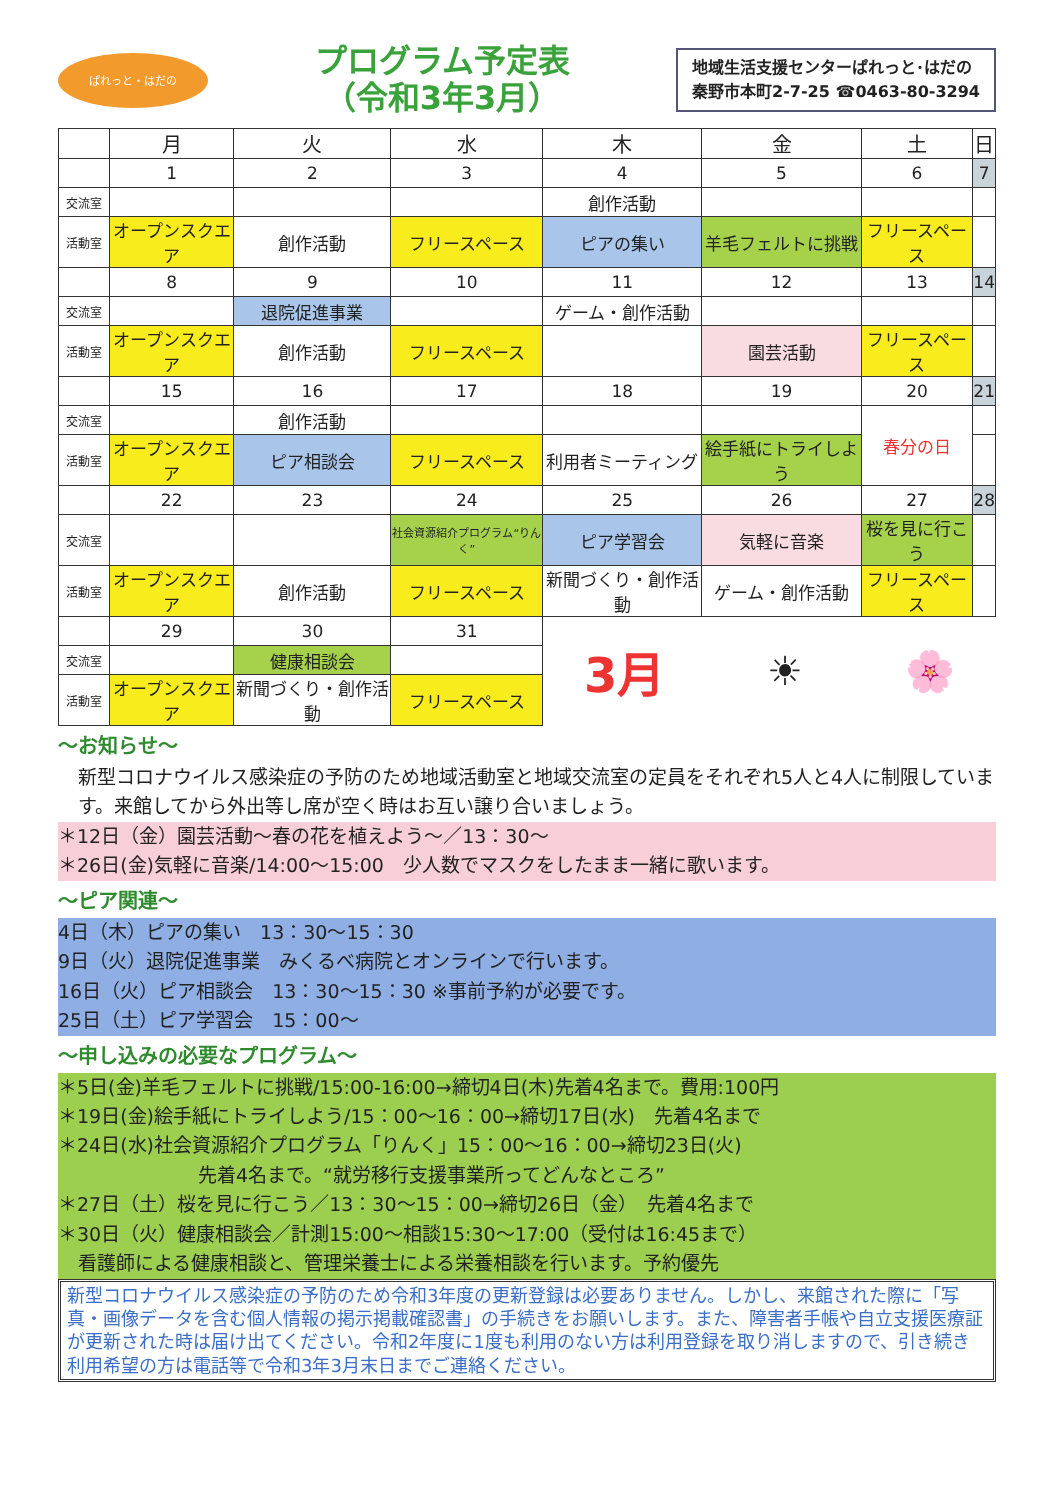ぱれっと・はだの
プログラム予定表
（令和3年3月）
地域生活支援センターぱれっと･はだの
秦野市本町2-7-25 ☎0463-80-3294
| | 月 | 火 | 水 | 木 | 金 | 土 | 日 |
| --- | --- | --- | --- | --- | --- | --- | --- |
| | 1 | 2 | 3 | 4 | 5 | 6 | 7 |
| 交流室 | | | | 創作活動 | | | |
| 活動室 | オープンスクエア | 創作活動 | フリースペース | ピアの集い | 羊毛フェルトに挑戦 | フリースペース | |
| | 8 | 9 | 10 | 11 | 12 | 13 | 14 |
| 交流室 | | 退院促進事業 | | ゲーム・創作活動 | | | |
| 活動室 | オープンスクエア | 創作活動 | フリースペース | | 園芸活動 | フリースペース | |
| | 15 | 16 | 17 | 18 | 19 | 20 | 21 |
| 交流室 | | 創作活動 | | | | 春分の日 | |
| 活動室 | オープンスクエア | ピア相談会 | フリースペース | 利用者ミーティング | 絵手紙にトライしよう | | |
| | 22 | 23 | 24 | 25 | 26 | 27 | 28 |
| 交流室 | | | 社会資源紹介プログラム“りんく” | ピア学習会 | 気軽に音楽 | 桜を見に行こう | |
| 活動室 | オープンスクエア | 創作活動 | フリースペース | 新聞づくり・創作活動 | ゲーム・創作活動 | フリースペース | |
| | 29 | 30 | 31 | 3月 ☀ 🌸 | | | |
| 交流室 | | 健康相談会 | | | | | |
| 活動室 | オープンスクエア | 新聞づくり・創作活動 | フリースペース | | | | |
～お知らせ～
新型コロナウイルス感染症の予防のため地域活動室と地域交流室の定員をそれぞれ5人と4人に制限しています。来館してから外出等し席が空く時はお互い譲り合いましょう。
＊12日（金）園芸活動～春の花を植えよう～／13：30～
＊26日(金)気軽に音楽/14:00～15:00　少人数でマスクをしたまま一緒に歌います。
～ピア関連～
4日（木）ピアの集い　13：30～15：30
9日（火）退院促進事業　みくるべ病院とオンラインで行います。
16日（火）ピア相談会　13：30～15：30 ※事前予約が必要です。
25日（土）ピア学習会　15：00～
～申し込みの必要なプログラム～
＊5日(金)羊毛フェルトに挑戦/15:00-16:00→締切4日(木)先着4名まで。費用:100円
＊19日(金)絵手紙にトライしよう/15：00～16：00→締切17日(水)　先着4名まで
＊24日(水)社会資源紹介プログラム「りんく」15：00～16：00→締切23日(火)
先着4名まで。“就労移行支援事業所ってどんなところ”
＊27日（土）桜を見に行こう／13：30～15：00→締切26日（金）　先着4名まで
＊30日（火）健康相談会／計測15:00～相談15:30～17:00（受付は16:45まで）
看護師による健康相談と、管理栄養士による栄養相談を行います。予約優先
新型コロナウイルス感染症の予防のため令和3年度の更新登録は必要ありません。しかし、来館された際に「写真・画像データを含む個人情報の掲示掲載確認書」の手続きをお願いします。また、障害者手帳や自立支援医療証が更新された時は届け出てください。令和2年度に1度も利用のない方は利用登録を取り消しますので、引き続き利用希望の方は電話等で令和3年3月末日までご連絡ください。